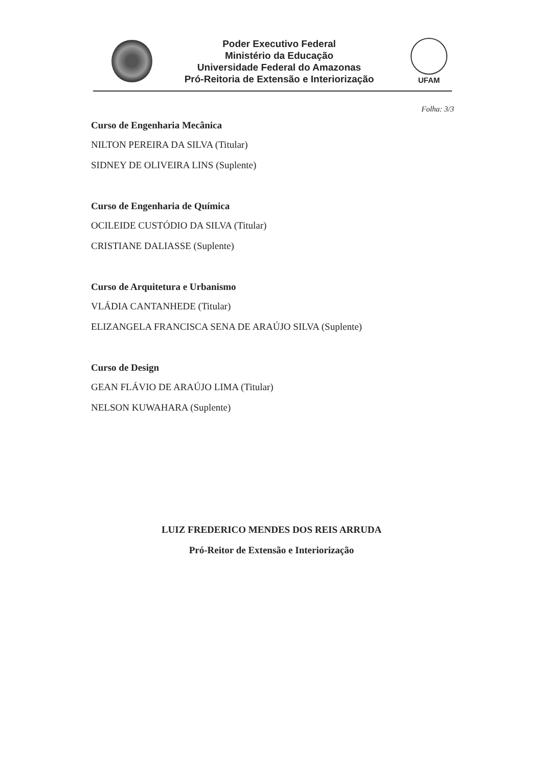Poder Executivo Federal
Ministério da Educação
Universidade Federal do Amazonas
Pró-Reitoria de Extensão e Interiorização
UFAM
Folha: 3/3
Curso de Engenharia Mecânica
NILTON PEREIRA DA SILVA (Titular)
SIDNEY DE OLIVEIRA LINS (Suplente)
Curso de Engenharia de Química
OCILEIDE CUSTÓDIO DA SILVA (Titular)
CRISTIANE DALIASSE (Suplente)
Curso de Arquitetura e Urbanismo
VLÁDIA CANTANHEDE (Titular)
ELIZANGELA FRANCISCA SENA DE ARAÚJO SILVA (Suplente)
Curso de Design
GEAN FLÁVIO DE ARAÚJO LIMA (Titular)
NELSON KUWAHARA (Suplente)
LUIZ FREDERICO MENDES DOS REIS ARRUDA
Pró-Reitor de Extensão e Interiorização